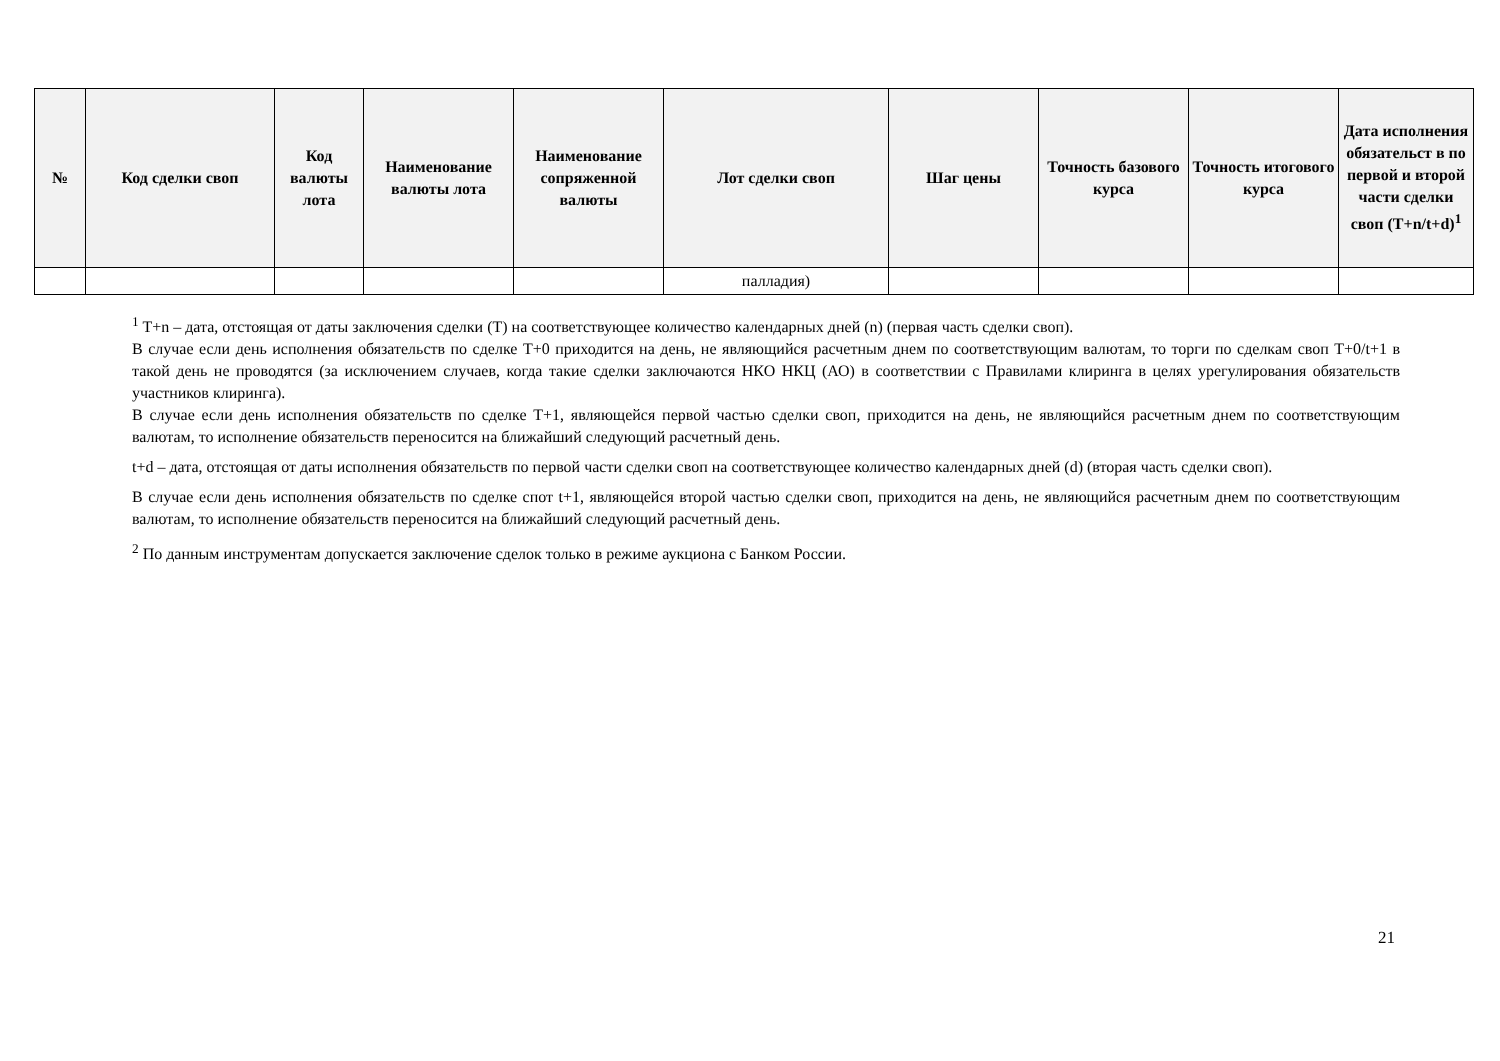| № | Код сделки своп | Код валюты лота | Наименование валюты лота | Наименование сопряженной валюты | Лот сделки своп | Шаг цены | Точность базового курса | Точность итогового курса | Дата исполнения обязательст в по первой и второй части сделки своп (T+n/t+d)<sup>1</sup> |
| --- | --- | --- | --- | --- | --- | --- | --- | --- | --- |
| | | | | | палладия) | | | | |
<sup>1</sup> T+n – дата, отстоящая от даты заключения сделки (T) на соответствующее количество календарных дней (n) (первая часть сделки своп).
В случае если день исполнения обязательств по сделке Т+0 приходится на день, не являющийся расчетным днем по соответствующим валютам, то торги по сделкам своп Т+0/t+1 в такой день не проводятся (за исключением случаев, когда такие сделки заключаются НКО НКЦ (АО) в соответствии с Правилами клиринга в целях урегулирования обязательств участников клиринга).
В случае если день исполнения обязательств по сделке Т+1, являющейся первой частью сделки своп, приходится на день, не являющийся расчетным днем по соответствующим валютам, то исполнение обязательств переносится на ближайший следующий расчетный день.
t+d – дата, отстоящая от даты исполнения обязательств по первой части сделки своп на соответствующее количество календарных дней (d) (вторая часть сделки своп).
В случае если день исполнения обязательств по сделке спот t+1, являющейся второй частью сделки своп, приходится на день, не являющийся расчетным днем по соответствующим валютам, то исполнение обязательств переносится на ближайший следующий расчетный день.
<sup>2</sup> По данным инструментам допускается заключение сделок только в режиме аукциона с Банком России.
21